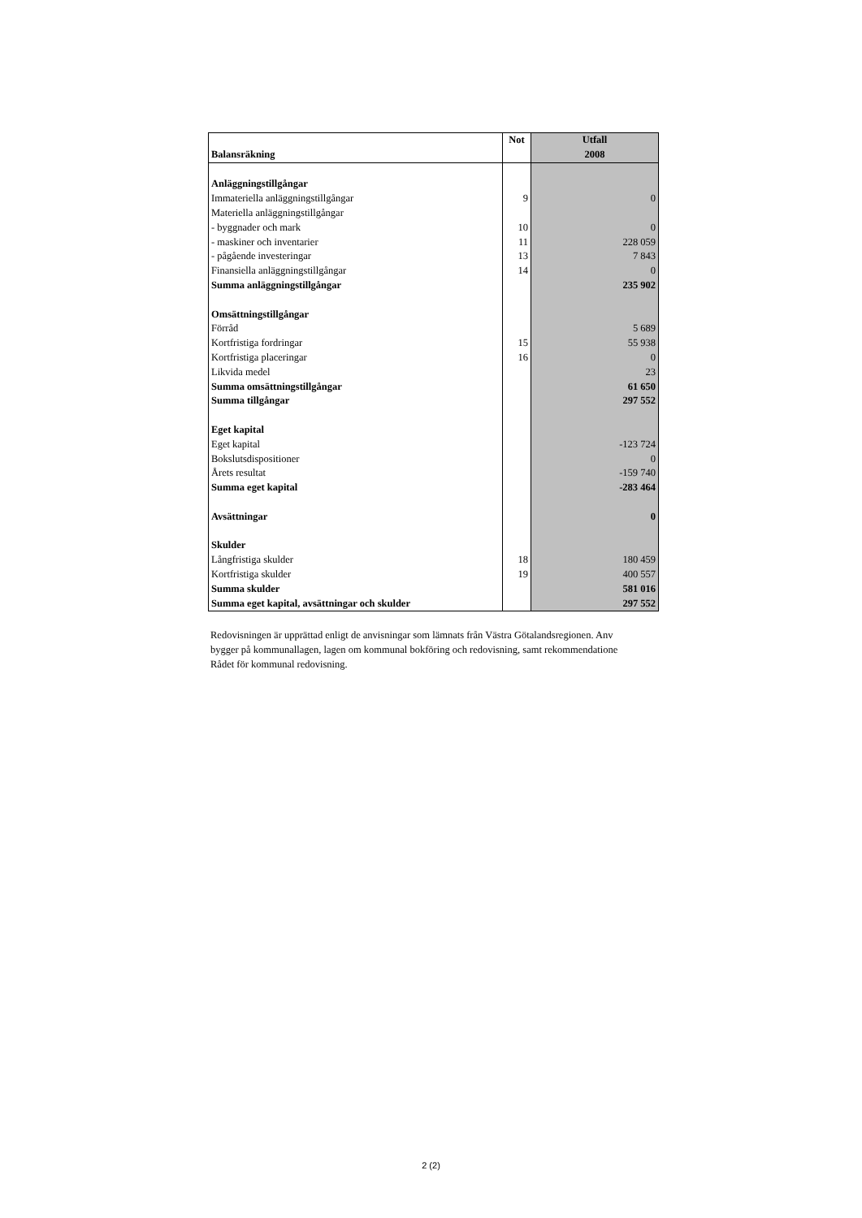| Balansräkning | Not | Utfall 2008 |
| --- | --- | --- |
| Anläggningstillgångar | | |
| Immateriella anläggningstillgångar | 9 | 0 |
| Materiella anläggningstillgångar | | |
| - byggnader och mark | 10 | 0 |
| - maskiner och inventarier | 11 | 228 059 |
| - pågående investeringar | 13 | 7 843 |
| Finansiella anläggningstillgångar | 14 | 0 |
| Summa anläggningstillgångar | | 235 902 |
| Omsättningstillgångar | | |
| Förråd | | 5 689 |
| Kortfristiga fordringar | 15 | 55 938 |
| Kortfristiga placeringar | 16 | 0 |
| Likvida medel | | 23 |
| Summa omsättningstillgångar | | 61 650 |
| Summa tillgångar | | 297 552 |
| Eget kapital | | |
| Eget kapital | | -123 724 |
| Bokslutsdispositioner | | 0 |
| Årets resultat | | -159 740 |
| Summa eget kapital | | -283 464 |
| Avsättningar | | 0 |
| Skulder | | |
| Långfristiga skulder | 18 | 180 459 |
| Kortfristiga skulder | 19 | 400 557 |
| Summa skulder | | 581 016 |
| Summa eget kapital, avsättningar och skulder | | 297 552 |
Redovisningen är upprättad enligt de anvisningar som lämnats från Västra Götalandsregionen. Anv
bygger på kommunallagen, lagen om kommunal bokföring och redovisning, samt rekommendatione
Rådet för kommunal redovisning.
2 (2)